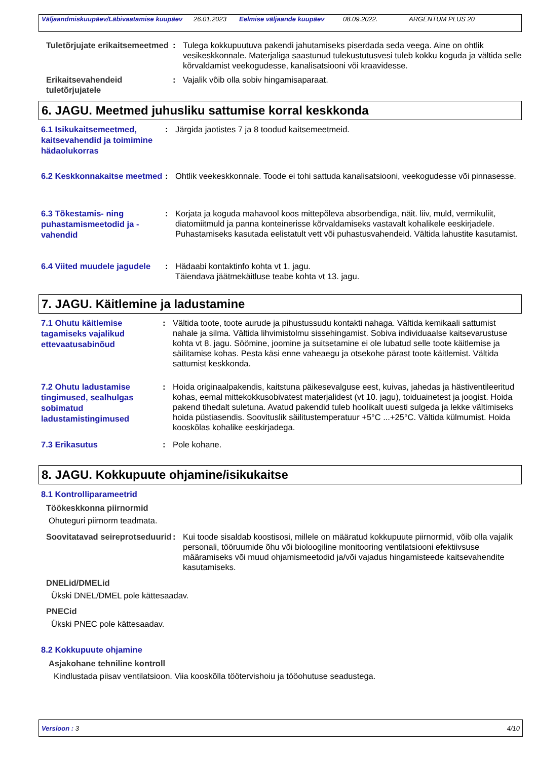Väljaandmiskuupäev/Läbivaatamise kuupäev 26.01.2023 Eelmise väljaande kuupäev 08.09.2022. ARGENTUM PLUS 20
Tuletõrjujate erikaitsemeetmed
: Tulega kokkupuutuva pakendi jahutamiseks piserdada seda veega. Aine on ohtlik vesikeskkonnale. Materjaliga saastunud tulekustutusvesi tuleb kokku koguda ja vältida selle kõrvaldamist veekogudesse, kanalisatsiooni või kraavidesse.
Erikaitsevahendeid tuletõrjujatele
: Vajalik võib olla sobiv hingamisaparaat.
6. JAGU. Meetmed juhusliku sattumise korral keskkonda
6.1 Isikukaitsemeetmed, kaitsevahendid ja toimimine hädaolukorras
: Järgida jaotistes 7 ja 8 toodud kaitsemeetmeid.
6.2 Keskkonnakaitse meetmed
: Ohtlik veekeskkonnale. Toode ei tohi sattuda kanalisatsiooni, veekogudesse või pinnasesse.
6.3 Tõkestamis- ning puhastamismeetodid ja -vahendid
: Korjata ja koguda mahavool koos mittepõleva absorbendiga, näit. liiv, muld, vermikuliit, diatomiitmuld ja panna konteinerisse kõrvaldamiseks vastavalt kohalikele eeskirjadele. Puhastamiseks kasutada eelistatult vett või puhastusvahendeid. Vältida lahustite kasutamist.
6.4 Viited muudele jagudele
: Hädaabi kontaktinfo kohta vt 1. jagu.
Täiendava jäätmekäitluse teabe kohta vt 13. jagu.
7. JAGU. Käitlemine ja ladustamine
7.1 Ohutu käitlemise tagamiseks vajalikud ettevaatusabinõud
: Vältida toote, toote aurude ja pihustussudu kontakti nahaga. Vältida kemikaali sattumist nahale ja silma. Vältida lihvimistolmu sissehingamist. Sobiva individuaalse kaitsevarustuse kohta vt 8. jagu. Söömine, joomine ja suitsetamine ei ole lubatud selle toote käitlemise ja säilitamise kohas. Pesta käsi enne vaheaegu ja otsekohe pärast toote käitlemist. Vältida sattumist keskkonda.
7.2 Ohutu ladustamise tingimused, sealhulgas sobimatud ladustamistingimused
: Hoida originaalpakendis, kaitstuna päikesevalguse eest, kuivas, jahedas ja hästiventileeritud kohas, eemal mittekokkusobivatest materjalidest (vt 10. jagu), toiduainetest ja joogist. Hoida pakend tihedalt suletuna. Avatud pakendid tuleb hoolikalt uuesti sulgeda ja lekke vältimiseks hoida püstiasendis. Soovituslik säilitustemperatuur +5°C ...+25°C. Vältida külmumist. Hoida kooskõlas kohalike eeskirjadega.
7.3 Erikasutus
: Pole kohane.
8. JAGU. Kokkupuute ohjamine/isikukaitse
8.1 Kontrolliparameetrid
Töökeskkonna piirnormid
Ohuteguri piirnorm teadmata.
Soovitatavad seireprotseduurid
: Kui toode sisaldab koostisosi, millele on määratud kokkupuute piirnormid, võib olla vajalik personali, tööruumide õhu või bioloogiline monitooring ventilatsiooni efektiivsuse määramiseks või muud ohjamismeetodid ja/või vajadus hingamisteede kaitsevahendite kasutamiseks.
DNELid/DMELid
Ükski DNEL/DMEL pole kättesaadav.
PNECid
Ükski PNEC pole kättesaadav.
8.2 Kokkupuute ohjamine
Asjakohane tehniline kontroll
Kindlustada piisav ventilatsioon. Viia kooskõlla töötervishoiu ja tööohutuse seadustega.
Versioon : 3 4/10